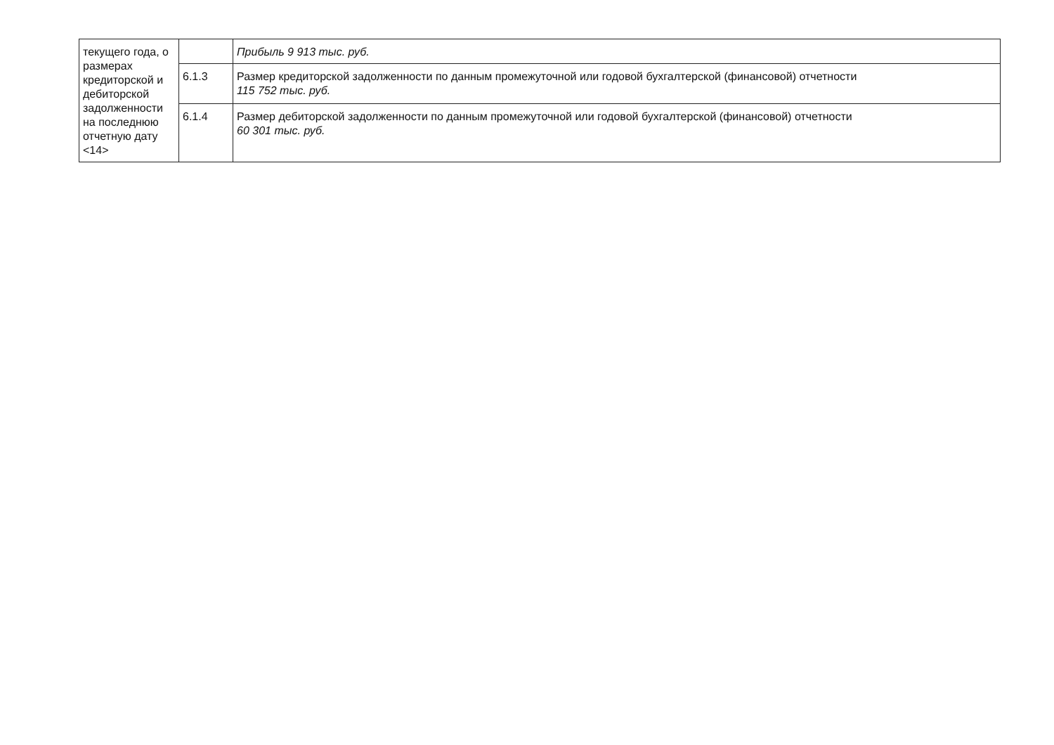| текущего года, о размерах кредиторской и дебиторской задолженности на последнюю отчетную дату <14> | | Прибыль 9 913 тыс. руб. |
| | 6.1.3 | Размер кредиторской задолженности по данным промежуточной или годовой бухгалтерской (финансовой) отчетности 115 752 тыс. руб. |
| | 6.1.4 | Размер дебиторской задолженности по данным промежуточной или годовой бухгалтерской (финансовой) отчетности 60 301 тыс. руб. |